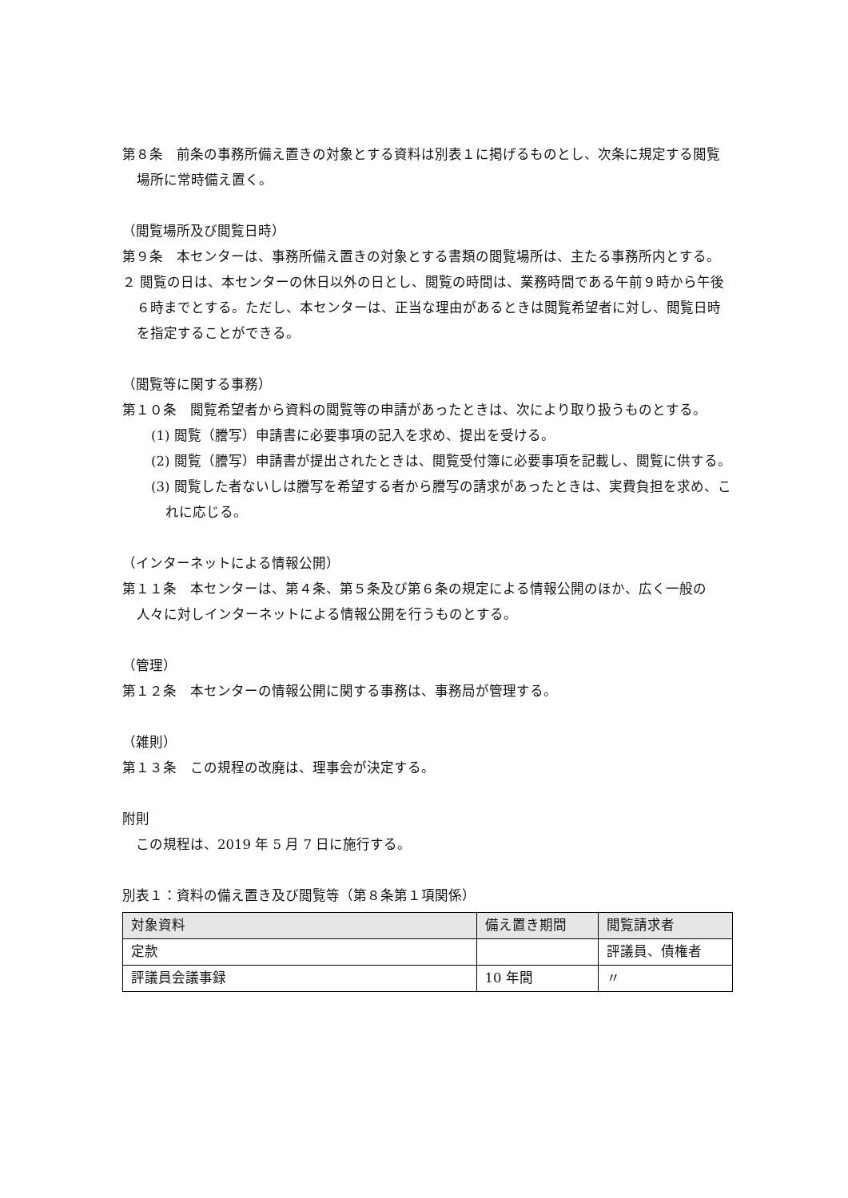第８条　前条の事務所備え置きの対象とする資料は別表１に掲げるものとし、次条に規定する閲覧場所に常時備え置く。
（閲覧場所及び閲覧日時）
第９条　本センターは、事務所備え置きの対象とする書類の閲覧場所は、主たる事務所内とする。
２ 閲覧の日は、本センターの休日以外の日とし、閲覧の時間は、業務時間である午前９時から午後６時までとする。ただし、本センターは、正当な理由があるときは閲覧希望者に対し、閲覧日時を指定することができる。
（閲覧等に関する事務）
第１０条　閲覧希望者から資料の閲覧等の申請があったときは、次により取り扱うものとする。
(1) 閲覧（謄写）申請書に必要事項の記入を求め、提出を受ける。
(2) 閲覧（謄写）申請書が提出されたときは、閲覧受付簿に必要事項を記載し、閲覧に供する。
(3) 閲覧した者ないしは謄写を希望する者から謄写の請求があったときは、実費負担を求め、これに応じる。
（インターネットによる情報公開）
第１１条　本センターは、第４条、第５条及び第６条の規定による情報公開のほか、広く一般の人々に対しインターネットによる情報公開を行うものとする。
（管理）
第１２条　本センターの情報公開に関する事務は、事務局が管理する。
（雑則）
第１３条　この規程の改廃は、理事会が決定する。
附則
　この規程は、2019 年 5 月 7 日に施行する。
別表１：資料の備え置き及び閲覧等（第８条第１項関係）
| 対象資料 | 備え置き期間 | 閲覧請求者 |
| --- | --- | --- |
| 定款 | | 評議員、債権者 |
| 評議員会議事録 | 10 年間 | 〃 |